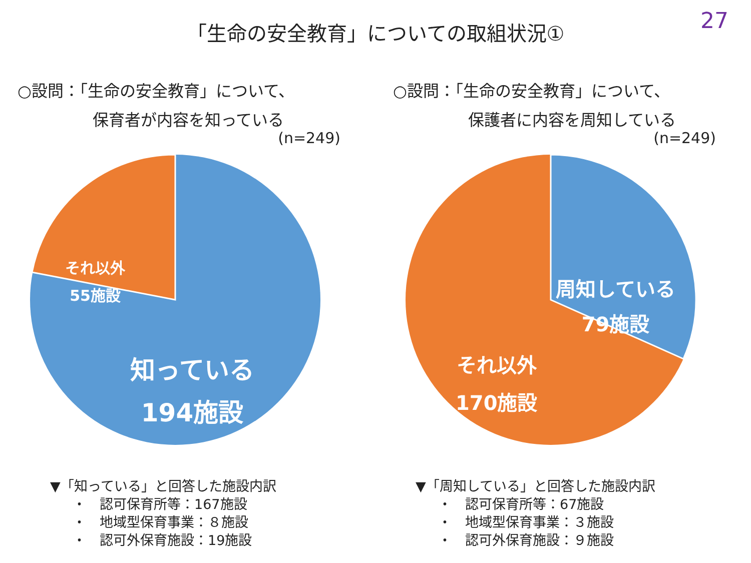27
「生命の安全教育」についての取組状況①
○設問：「生命の安全教育」について、
保育者が内容を知っている
(n=249)
それ以外
55施設
知っている
194施設
▼「知っている」と回答した施設内訳
・　認可保育所等：167施設
・　地域型保育事業：８施設
・　認可外保育施設：19施設
○設問：「生命の安全教育」について、
保護者に内容を周知している
(n=249)
周知している
79施設
それ以外
170施設
▼「周知している」と回答した施設内訳
・　認可保育所等：67施設
・　地域型保育事業：３施設
・　認可外保育施設：９施設